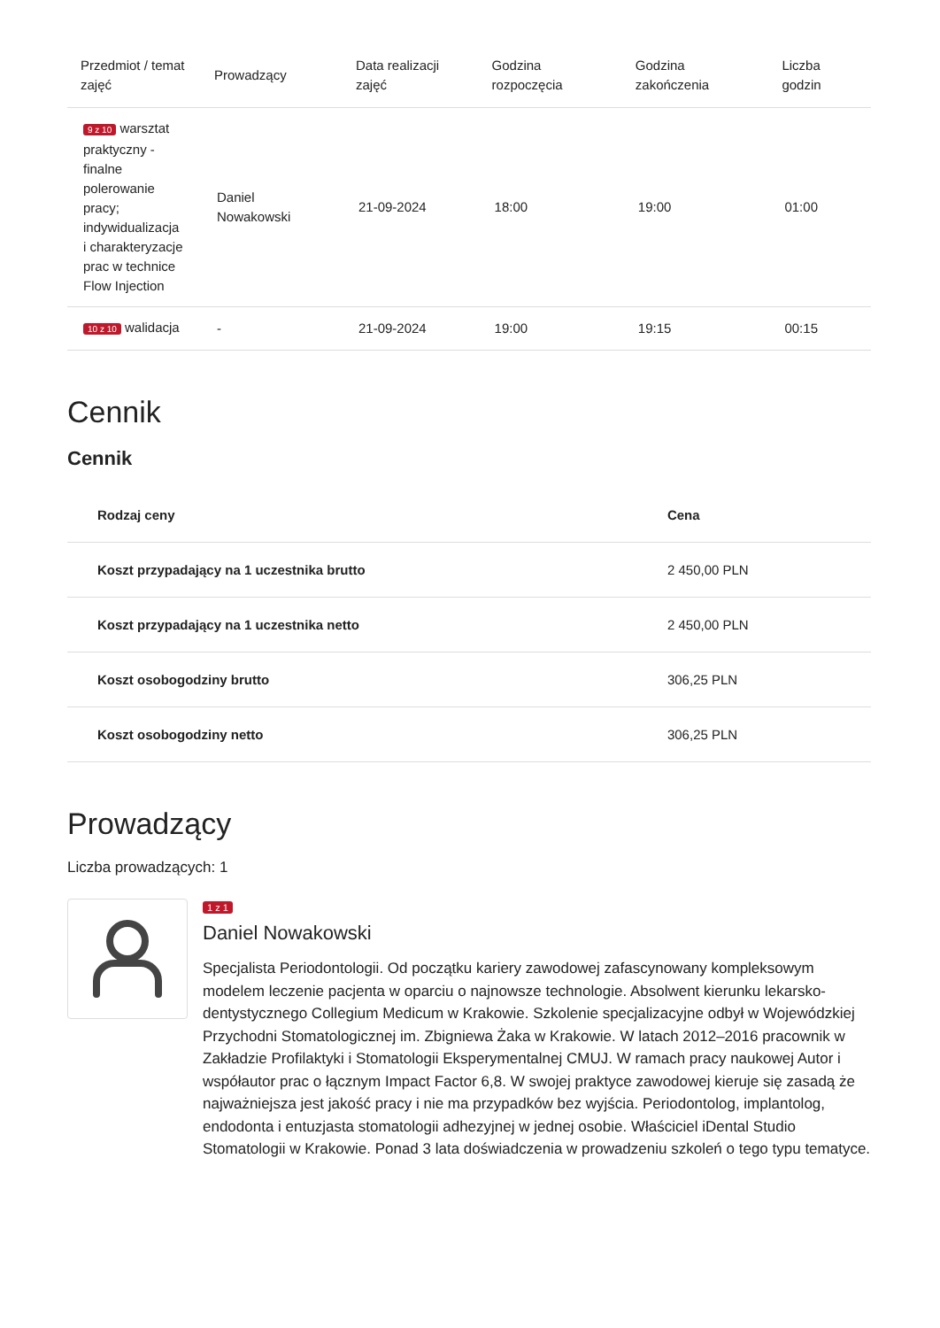| Przedmiot / temat zajęć | Prowadzący | Data realizacji zajęć | Godzina rozpoczęcia | Godzina zakończenia | Liczba godzin |
| --- | --- | --- | --- | --- | --- |
| 9 z 10 warsztat praktyczny - finalne polerowanie pracy; indywidualizacja i charakteryzacje prac w technice Flow Injection | Daniel Nowakowski | 21-09-2024 | 18:00 | 19:00 | 01:00 |
| 10 z 10 walidacja | - | 21-09-2024 | 19:00 | 19:15 | 00:15 |
Cennik
Cennik
| Rodzaj ceny | Cena |
| --- | --- |
| Koszt przypadający na 1 uczestnika brutto | 2 450,00 PLN |
| Koszt przypadający na 1 uczestnika netto | 2 450,00 PLN |
| Koszt osobogodziny brutto | 306,25 PLN |
| Koszt osobogodziny netto | 306,25 PLN |
Prowadzący
Liczba prowadzących: 1
1 z 1
Daniel Nowakowski
Specjalista Periodontologii. Od początku kariery zawodowej zafascynowany kompleksowym modelem leczenie pacjenta w oparciu o najnowsze technologie. Absolwent kierunku lekarsko-dentystycznego Collegium Medicum w Krakowie. Szkolenie specjalizacyjne odbył w Wojewódzkiej Przychodni Stomatologicznej im. Zbigniewa Żaka w Krakowie. W latach 2012–2016 pracownik w Zakładzie Profilaktyki i Stomatologii Eksperymentalnej CMUJ. W ramach pracy naukowej Autor i współautor prac o łącznym Impact Factor 6,8. W swojej praktyce zawodowej kieruje się zasadą że najważniejsza jest jakość pracy i nie ma przypadków bez wyjścia. Periodontolog, implantolog, endodonta i entuzjasta stomatologii adhezyjnej w jednej osobie. Właściciel iDental Studio Stomatologii w Krakowie. Ponad 3 lata doświadczenia w prowadzeniu szkoleń o tego typu tematyce.